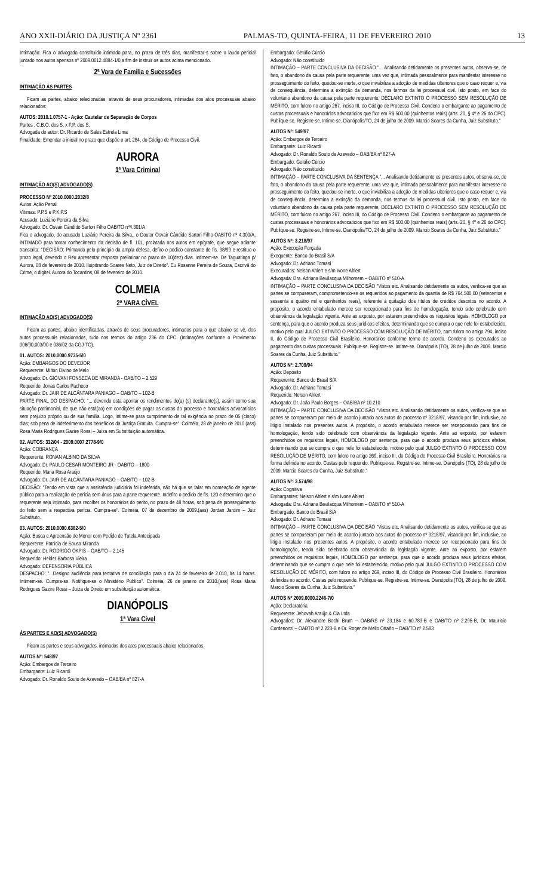ANO XXII-DIÁRIO DA JUSTIÇA Nº 2361 PALMAS-TO, QUINTA-FEIRA, 11 DE FEVEREIRO 2010 13
Intimação: Fica o advogado constituído intimado para, no prazo de três dias, manifestar-s sobre o laudo pericial juntado nos autos apensos nº 2009.0012.4884-1/0,a fim de instruir os autos acima mencionado.
2ª Vara de Família e Sucessões
INTIMAÇÃO ÀS PARTES
Ficam as partes, abaixo relacionadas, através de seus procuradores, intimadas dos atos processuais abaixo relacionados:
AUTOS: 2010.1.0757-1 - Ação: Cautelar de Separação de Corpos
Partes : C.B.O. dos S. x F.P. dos S.
Advogada do autor: Dr. Ricardo de Sales Estrela Lima
Finalidade: Emendar a inicial no prazo que dispõe o art. 284, do Código de Processo Civil.
AURORA
1ª Vara Criminal
INTIMAÇÃO AO(S) ADVOGADO(S)
PROCESSO Nº 2010.0000.2032/8
Autos: Ação Penal:
Vítimas: P.P.S e P.K.P.S
Acusado: Luziário Pereira da Silva
Advogado: Dr. Osvair Cândido Sartori Filho OAB/TO nº4.301/A
Fica o advogado, do acusado Luziário Pereira da Silva,, o Doutor Osvair Cândido Sartori Filho-OAB/TO nº 4.300/A, INTIMADO para tomar conhecimento da decisão de fl. 101, prolatada nos autos em epígrafe, que segue adiante transcrita: "DECISÃO: Primando pelo princípio da ampla defesa, defiro o pedido constante de fls. 98/99 e restituo o prazo legal, devendo o Réu apresentar resposta preliminar no prazo de 10(dez) dias. Intimem-se. De Taguatinga p/ Aurora, 08 de fevereiro de 2010. Iluipitrando Soares Neto, Juiz de Direito". Eu Rosanne Pereira de Souza, Escrivã do Crime, o digitei. Aurora do Tocantins, 08 de fevereiro de 2010.
COLMEIA
2ª VARA CÍVEL
INTIMAÇÃO AO(S) ADVOGADO(S)
Ficam as partes, abaixo identificadas, através de seus procuradores, intimados para o que abaixo se vê, dos autos processuais relacionados, tudo nos termos do artigo 236 do CPC. (Intimações conforme o Provimento 006/90,003/00 e 036/02 da CGJ-TO).
01. AUTOS: 2010.0000.9735-5/0
Ação: EMBARGOS DO DEVEDOR
Requerente: Milton Divino de Melo
Advogado: Dr. GIOVANI FONSECA DE MIRANDA - OAB/TO – 2.529
Requerido: Jonas Carlos Pacheco
Advogado: Dr. JAIR DE ALCÂNTARA PANIAGO – OAB/TO – 102-B
PARTE FINAL DO DESPACHO: "... devendo esta apontar os rendimentos do(a) (s) declarante(s), assim como sua situação patrimonial, de que não está(ao) em condições de pagar as custas do processo e honorários advocatícios sem prejuízo próprio ou de sua família. Logo, intime-se para cumprimento de tal exigência no prazo de 05 (cinco) dias; sob pena de indeferimento dos benefícios da Justiça Gratuita. Cumpra-se". Colméia, 28 de janeiro de 2010.(ass) Rosa Maria Rodrigues Gazire Rossi – Juíza em Substituição automática.
02. AUTOS: 332/04 - 2009.0007.2778-9/0
Ação: COBRANÇA
Requerente: RONAN ALBINO DA SILVA
Advogado: Dr. PAULO CESAR MONTEIRO JR - OAB/TO – 1800
Requerido: Maria Rosa Araújo
Advogado: Dr. JAIR DE ALCÂNTARA PANIAGO – OAB/TO – 102-B
DECISÃO: "Tendo em vista que a assistência judiciária foi indeferida, não há que se falar em nomeação de agente público para a realização de perícia sem ônus para a parte requerente. Indefiro o pedido de fls. 120 e determino que o requerente seja intimado, para recolher os honorários do perito, no prazo de 48 horas, sob pena de prosseguimento do feito sem a respectiva perícia. Cumpra-se". Colméia, 07 de dezembro de 2009.(ass) Jordan Jardim – Juiz Substituto.
03. AUTOS: 2010.0000.6382-5/0
Ação: Busca e Apreensão de Menor com Pedido de Tutela Antecipada
Requerente: Patrícia de Sousa Miranda
Advogado: Dr. RODRIGO OKPIS – OAB/TO – 2.145
Requerido: Helder Barbosa Vieira
Advogado: DEFENSORIA PÚBLICA
DESPACHO: "...Designo audiência para tentativa de conciliação para o dia 24 de fevereiro de 2.010, às 14 horas. Intimem-se. Cumpra-se. Notifique-se o Ministério Público". Colméia, 26 de janeiro de 2010.(ass) Rosa Maria Rodrigues Gazire Rossi – Juíza de Direito em substituição automática.
DIANÓPOLIS
1ª Vara Cível
ÀS PARTES E AO(S) ADVOGADO(S)
Ficam as partes e seus advogados, intimados dos atos processuais abaixo relacionados.
AUTOS Nº: 548/97
Ação: Embargos de Terceiro
Embargante: Luiz Ricardi
Advogado: Dr. Ronaldo Souto de Azevedo – OAB/BA nº 827-A
Embargado: Getúlio Cúrcio
Advogado: Não constituído
INTIMAÇÃO – PARTE CONCLUSIVA DA DECISÃO "... Analisando detidamente os presentes autos, observa-se, de fato, o abandono da causa pela parte requerente, uma vez que, intimada pessoalmente para manifestar interesse no prosseguimento do feito, quedou-se inerte, o que inviabiliza a adoção de medidas ulteriores que o caso requer e, via de conseqüência, determina a extinção da demanda, nos termos da lei processual civil. Isto posto, em face do voluntário abandono da causa pela parte requerente, DECLARO EXTINTO O PROCESSO SEM RESOLUÇÃO DE MÉRITO, com fulcro no artigo 267, inciso III, do Código de Processo Civil. Condeno o embargante ao pagamento de custas processuais e honorários advocatícios que fixo em R$ 500,00 (quinhentos reais) (arts. 20, § 4º e 26 do CPC). Publique-se. Registre-se. Intime-se. Dianópolis/TO, 24 de julho de 2009. Marcio Soares da Cunha, Juiz Substituto."
AUTOS Nº: 549/97
Ação: Embargos de Terceiro
Embargante: Luiz Ricardi
Advogado: Dr. Ronaldo Souto de Azevedo – OAB/BA nº 827-A
Embargado: Getúlio Cúrcio
Advogado: Não constituído
INTIMAÇÃO – PARTE CONCLUSIVA DA SENTENÇA "... Analisando detidamente os presentes autos, observa-se, de fato, o abandono da causa pela parte requerente, uma vez que, intimada pessoalmente para manifestar interesse no prosseguimento do feito, quedou-se inerte, o que inviabiliza a adoção de medidas ulteriores que o caso requer e, via de conseqüência, determina a extinção da demanda, nos termos da lei processual civil. Isto posto, em face do voluntário abandono da causa pela parte requerente, DECLARO EXTINTO O PROCESSO SEM RESOLUÇÃO DE MÉRITO, com fulcro no artigo 267, inciso III, do Código de Processo Civil. Condeno o embargante ao pagamento de custas processuais e honorários advocatícios que fixo em R$ 500,00 (quinhentos reais) (arts. 20, § 4º e 26 do CPC). Publique-se. Registre-se. Intime-se. Dianópolis/TO, 24 de julho de 2009. Marcio Soares da Cunha, Juiz Substituto."
AUTOS Nº: 3.218/97
Ação: Execução Forçada
Exequente: Banco do Brasil S/A
Advogado: Dr. Adriano Tomasi
Executados: Nelson Ahlert e s/m Ivone Ahlert
Advogada: Dra. Adriana Bevilacqua Milhomem – OAB/TO nº 510-A
INTIMAÇÃO – PARTE CONCLUSIVA DA DECISÃO "Vistos etc. Analisando detidamente os autos, verifica-se que as partes se compuseram, comprometendo-se os requeridos ao pagamento da quantia de R$ 764.500,00 (setecentos e sessenta e quatro mil e quinhentos reais), referente à quitação dos títulos de créditos descritos no acordo. A propósito, o acordo entabulado merece ser recepcionado para fins de homologação, tendo sido celebrado com observância da legislação vigente. Ante ao exposto, por estarem preenchidos os requisitos legais, HOMOLOGO por sentença, para que o acordo produza seus jurídicos efeitos, determinando que se cumpra o que nele foi estabelecido, motivo pelo qual JULGO EXTINTO O PROCESSO COM RESOLUÇÃO DE MÉRITO, com fulcro no artigo 794, inciso II, do Código de Processo Civil Brasileiro. Honorários conforme termo de acordo. Condeno os executados ao pagamento das custas processuais. Publique-se. Registre-se. Intime-se. Dianópolis (TO), 28 de julho de 2009. Marcio Soares da Cunha, Juiz Substituto."
AUTOS Nº: 2.709/94
Ação: Depósito
Requerente: Banco do Brasil S/A
Advogado: Dr. Adriano Tomasi
Requerido: Nelson Ahlert
Advogado: Dr. João Paulo Borges – OAB/BA nº 10.210
INTIMAÇÃO – PARTE CONCLUSIVA DA DECISÃO "Vistos etc. Analisando detidamente os autos, verifica-se que as partes se compuseram por meio de acordo juntado aos autos do processo nº 3218/97, visando por fim, inclusive, ao litígio instalado nos presentes autos. A propósito, o acordo entabulado merece ser recepcionado para fins de homologação, tendo sido celebrado com observância da legislação vigente. Ante ao exposto, por estarem preenchidos os requisitos legais, HOMOLOGO por sentença, para que o acordo produza seus jurídicos efeitos, determinando que se cumpra o que nele foi estabelecido, motivo pelo qual JULGO EXTINTO O PROCESSO COM RESOLUÇÃO DE MÉRITO, com fulcro no artigo 269, inciso III, do Código de Processo Civil Brasileiro. Honorários na forma definida no acordo. Custas pelo requerido. Publique-se. Registre-se. Intime-se. Dianópolis (TO), 28 de julho de 2009. Marcio Soares da Cunha, Juiz Substituto."
AUTOS Nº: 3.574/98
Ação: Cognitiva
Embargantes: Nelson Ahlert e s/m Ivone Ahlert
Advogada: Dra. Adriana Bevilacqua Milhomem – OAB/TO nº 510-A
Embargado: Banco do Brasil S/A
Advogado: Dr. Adriano Tomasi
INTIMAÇÃO – PARTE CONCLUSIVA DA DECISÃO "Vistos etc. Analisando detidamente os autos, verifica-se que as partes se compuseram por meio de acordo juntado aos autos do processo nº 3218/97, visando por fim, inclusive, ao litígio instalado nos presentes autos. A propósito, o acordo entabulado merece ser recepcionado para fins de homologação, tendo sido celebrado com observância da legislação vigente. Ante ao exposto, por estarem preenchidos os requisitos legais, HOMOLOGO por sentença, para que o acordo produza seus jurídicos efeitos, determinando que se cumpra o que nele foi estabelecido, motivo pelo qual JULGO EXTINTO O PROCESSO COM RESOLUÇÃO DE MÉRITO, com fulcro no artigo 269, inciso III, do Código de Processo Civil Brasileiro. Honorários definidos no acordo. Custas pelo requerido. Publique-se. Registre-se. Intime-se. Dianópolis (TO), 28 de julho de 2009. Marcio Soares da Cunha, Juiz Substituto."
AUTOS Nº 2009.0000.2246-7/0
Ação: Declaratória
Requerente: Jehovah Araújo & Cia Ltda
Advogados: Dr. Alexandre Bochi Brum – OAB/RS nº 23.184 e 60.783-B e OAB/TO nº 2.295-B, Dr. Maurício Cordenonzi – OABTO nº 2.223-B e Dr. Roger de Mello Ottaño – OAB/TO nº 2.583